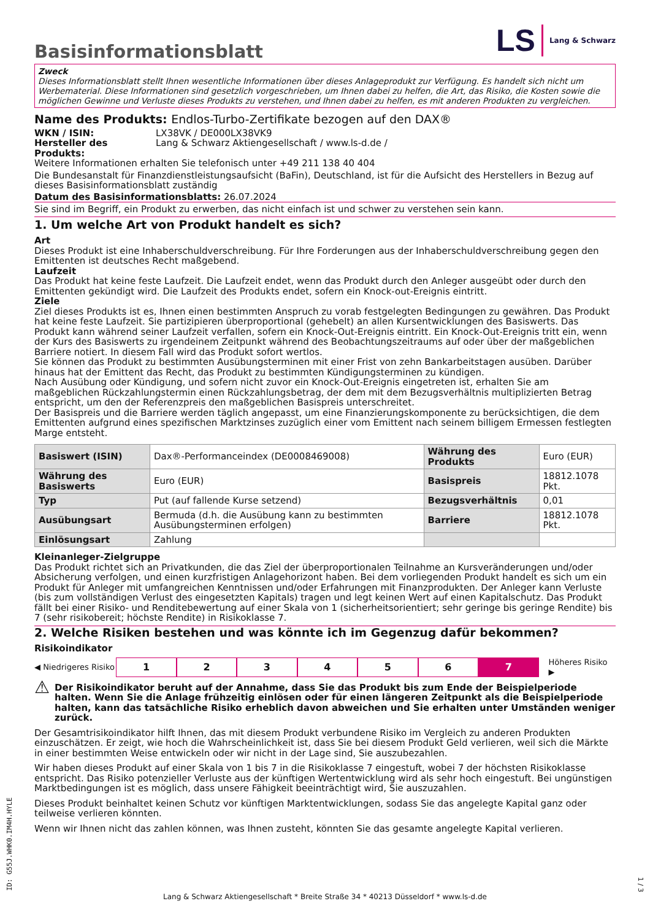Basisinformationsblatt
LS Lang & Schwarz
Zweck
Dieses Informationsblatt stellt Ihnen wesentliche Informationen über dieses Anlageprodukt zur Verfügung. Es handelt sich nicht um Werbematerial. Diese Informationen sind gesetzlich vorgeschrieben, um Ihnen dabei zu helfen, die Art, das Risiko, die Kosten sowie die möglichen Gewinne und Verluste dieses Produkts zu verstehen, und Ihnen dabei zu helfen, es mit anderen Produkten zu vergleichen.
Name des Produkts: Endlos-Turbo-Zertifikate bezogen auf den DAX®
WKN / ISIN: LX38VK / DE000LX38VK9
Hersteller des Produkts: Lang & Schwarz Aktiengesellschaft / www.ls-d.de /
Weitere Informationen erhalten Sie telefonisch unter +49 211 138 40 404
Die Bundesanstalt für Finanzdienstleistungsaufsicht (BaFin), Deutschland, ist für die Aufsicht des Herstellers in Bezug auf dieses Basisinformationsblatt zuständig
Datum des Basisinformationsblatts: 26.07.2024
Sie sind im Begriff, ein Produkt zu erwerben, das nicht einfach ist und schwer zu verstehen sein kann.
1. Um welche Art von Produkt handelt es sich?
Art
Dieses Produkt ist eine Inhaberschuldverschreibung. Für Ihre Forderungen aus der Inhaberschuldverschreibung gegen den Emittenten ist deutsches Recht maßgebend.
Laufzeit
Das Produkt hat keine feste Laufzeit. Die Laufzeit endet, wenn das Produkt durch den Anleger ausgeübt oder durch den Emittenten gekündigt wird. Die Laufzeit des Produkts endet, sofern ein Knock-out-Ereignis eintritt.
Ziele
Ziel dieses Produkts ist es, Ihnen einen bestimmten Anspruch zu vorab festgelegten Bedingungen zu gewähren. Das Produkt hat keine feste Laufzeit. Sie partizipieren überproportional (gehebelt) an allen Kursentwicklungen des Basiswerts. Das Produkt kann während seiner Laufzeit verfallen, sofern ein Knock-Out-Ereignis eintritt. Ein Knock-Out-Ereignis tritt ein, wenn der Kurs des Basiswerts zu irgendeinem Zeitpunkt während des Beobachtungszeitraums auf oder über der maßgeblichen Barriere notiert. In diesem Fall wird das Produkt sofort wertlos.
Sie können das Produkt zu bestimmten Ausübungsterminen mit einer Frist von zehn Bankarbeitstagen ausüben. Darüber hinaus hat der Emittent das Recht, das Produkt zu bestimmten Kündigungsterminen zu kündigen.
Nach Ausübung oder Kündigung, und sofern nicht zuvor ein Knock-Out-Ereignis eingetreten ist, erhalten Sie am maßgeblichen Rückzahlungstermin einen Rückzahlungsbetrag, der dem mit dem Bezugsverhältnis multiplizierten Betrag entspricht, um den der Referenzpreis den maßgeblichen Basispreis unterschreitet.
Der Basispreis und die Barriere werden täglich angepasst, um eine Finanzierungskomponente zu berücksichtigen, die dem Emittenten aufgrund eines spezifischen Marktzinses zuzüglich einer vom Emittent nach seinem billigem Ermessen festlegten Marge entsteht.
| Basiswert (ISIN) | Dax®-Performanceindex (DE0008469008) | Währung des Produkts | Euro (EUR) |
| Währung des Basiswerts | Euro (EUR) | Basispreis | 18812.1078 Pkt. |
| Typ | Put (auf fallende Kurse setzend) | Bezugsverhältnis | 0,01 |
| Ausübungsart | Bermuda (d.h. die Ausübung kann zu bestimmten Ausübungsterminen erfolgen) | Barriere | 18812.1078 Pkt. |
| Einlösungsart | Zahlung | | |
Kleinanleger-Zielgruppe
Das Produkt richtet sich an Privatkunden, die das Ziel der überproportionalen Teilnahme an Kursveränderungen und/oder Absicherung verfolgen, und einen kurzfristigen Anlagehorizont haben. Bei dem vorliegenden Produkt handelt es sich um ein Produkt für Anleger mit umfangreichen Kenntnissen und/oder Erfahrungen mit Finanzprodukten. Der Anleger kann Verluste (bis zum vollständigen Verlust des eingesetzten Kapitals) tragen und legt keinen Wert auf einen Kapitalschutz. Das Produkt fällt bei einer Risiko- und Renditebewertung auf einer Skala von 1 (sicherheitsorientiert; sehr geringe bis geringe Rendite) bis 7 (sehr risikobereit; höchste Rendite) in Risikoklasse 7.
2. Welche Risiken bestehen und was könnte ich im Gegenzug dafür bekommen?
Risikoindikator
◀ Niedrigeres Risiko 123456 7 Höheres Risiko ▶
⚠ Der Risikoindikator beruht auf der Annahme, dass Sie das Produkt bis zum Ende der Beispielperiode halten. Wenn Sie die Anlage frühzeitig einlösen oder für einen längeren Zeitpunkt als die Beispielperiode halten, kann das tatsächliche Risiko erheblich davon abweichen und Sie erhalten unter Umständen weniger zurück.
Der Gesamtrisikoindikator hilft Ihnen, das mit diesem Produkt verbundene Risiko im Vergleich zu anderen Produkten einzuschätzen. Er zeigt, wie hoch die Wahrscheinlichkeit ist, dass Sie bei diesem Produkt Geld verlieren, weil sich die Märkte in einer bestimmten Weise entwickeln oder wir nicht in der Lage sind, Sie auszubezahlen.
Wir haben dieses Produkt auf einer Skala von 1 bis 7 in die Risikoklasse 7 eingestuft, wobei 7 der höchsten Risikoklasse entspricht. Das Risiko potenzieller Verluste aus der künftigen Wertentwicklung wird als sehr hoch eingestuft. Bei ungünstigen Marktbedingungen ist es möglich, dass unsere Fähigkeit beeinträchtigt wird, Sie auszuzahlen.
Dieses Produkt beinhaltet keinen Schutz vor künftigen Marktentwicklungen, sodass Sie das angelegte Kapital ganz oder teilweise verlieren könnten.
Wenn wir Ihnen nicht das zahlen können, was Ihnen zusteht, könnten Sie das gesamte angelegte Kapital verlieren.
ID: G55J.WHK0.IM4H.HYLE
Lang & Schwarz Aktiengesellschaft * Breite Straße 34 * 40213 Düsseldorf * www.ls-d.de
1 / 3